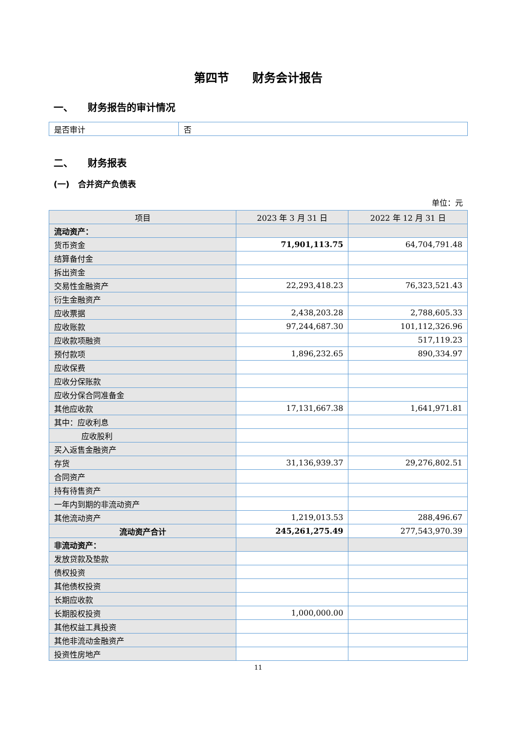第四节　　财务会计报告
一、　　财务报告的审计情况
| 是否审计 | 否 |
二、　　财务报表
(一)　合并资产负债表
单位：元
| 项目 | 2023 年 3 月 31 日 | 2022 年 12 月 31 日 |
| --- | --- | --- |
| 流动资产： | | |
| 货币资金 | 71,901,113.75 | 64,704,791.48 |
| 结算备付金 | | |
| 拆出资金 | | |
| 交易性金融资产 | 22,293,418.23 | 76,323,521.43 |
| 衍生金融资产 | | |
| 应收票据 | 2,438,203.28 | 2,788,605.33 |
| 应收账款 | 97,244,687.30 | 101,112,326.96 |
| 应收款项融资 | | 517,119.23 |
| 预付款项 | 1,896,232.65 | 890,334.97 |
| 应收保费 | | |
| 应收分保账款 | | |
| 应收分保合同准备金 | | |
| 其他应收款 | 17,131,667.38 | 1,641,971.81 |
| 其中：应收利息 | | |
| 应收股利 | | |
| 买入返售金融资产 | | |
| 存货 | 31,136,939.37 | 29,276,802.51 |
| 合同资产 | | |
| 持有待售资产 | | |
| 一年内到期的非流动资产 | | |
| 其他流动资产 | 1,219,013.53 | 288,496.67 |
| 流动资产合计 | 245,261,275.49 | 277,543,970.39 |
| 非流动资产： | | |
| 发放贷款及垫款 | | |
| 债权投资 | | |
| 其他债权投资 | | |
| 长期应收款 | | |
| 长期股权投资 | 1,000,000.00 | |
| 其他权益工具投资 | | |
| 其他非流动金融资产 | | |
| 投资性房地产 | | |
11